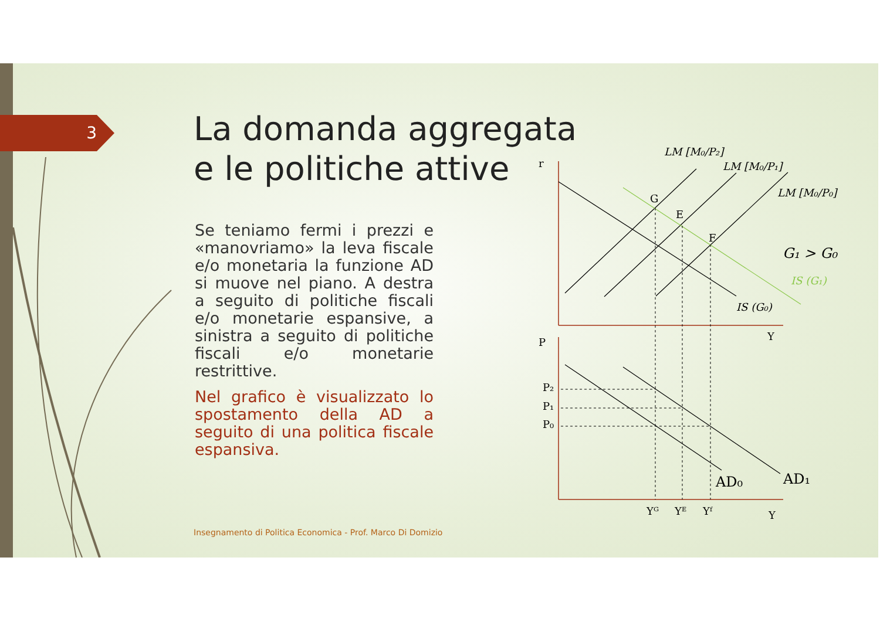3
La domanda aggregata
e le politiche attive
Se teniamo fermi i prezzi e «manovriamo» la leva fiscale e/o monetaria la funzione AD si muove nel piano. A destra a seguito di politiche fiscali e/o monetarie espansive, a sinistra a seguito di politiche fiscali e/o monetarie restrittive.
Nel grafico è visualizzato lo spostamento della AD a seguito di una politica fiscale espansiva.
r
P
Y
Y
G
E
F
LM [M₀/P₂]
LM [M₀/P₁]
LM [M₀/P₀]
G₁ > G₀
IS (G₁)
IS (G₀)
P₂
P₁
P₀
AD₀
AD₁
Yᴳ
Yᴱ
Yᶠ
Insegnamento di Politica Economica - Prof. Marco Di Domizio